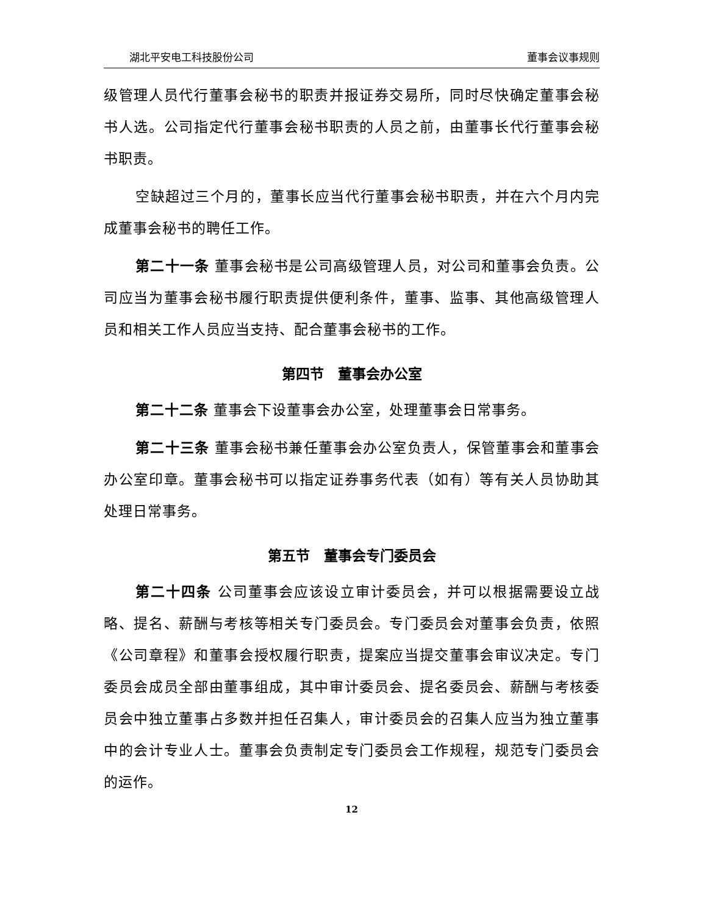湖北平安电工科技股份公司 董事会议事规则
级管理人员代行董事会秘书的职责并报证券交易所，同时尽快确定董事会秘书人选。公司指定代行董事会秘书职责的人员之前，由董事长代行董事会秘书职责。
空缺超过三个月的，董事长应当代行董事会秘书职责，并在六个月内完成董事会秘书的聘任工作。
第二十一条 董事会秘书是公司高级管理人员，对公司和董事会负责。公司应当为董事会秘书履行职责提供便利条件，董事、监事、其他高级管理人员和相关工作人员应当支持、配合董事会秘书的工作。
第四节　董事会办公室
第二十二条 董事会下设董事会办公室，处理董事会日常事务。
第二十三条 董事会秘书兼任董事会办公室负责人，保管董事会和董事会办公室印章。董事会秘书可以指定证券事务代表（如有）等有关人员协助其处理日常事务。
第五节　董事会专门委员会
第二十四条 公司董事会应该设立审计委员会，并可以根据需要设立战略、提名、薪酬与考核等相关专门委员会。专门委员会对董事会负责，依照《公司章程》和董事会授权履行职责，提案应当提交董事会审议决定。专门委员会成员全部由董事组成，其中审计委员会、提名委员会、薪酬与考核委员会中独立董事占多数并担任召集人，审计委员会的召集人应当为独立董事中的会计专业人士。董事会负责制定专门委员会工作规程，规范专门委员会的运作。
12